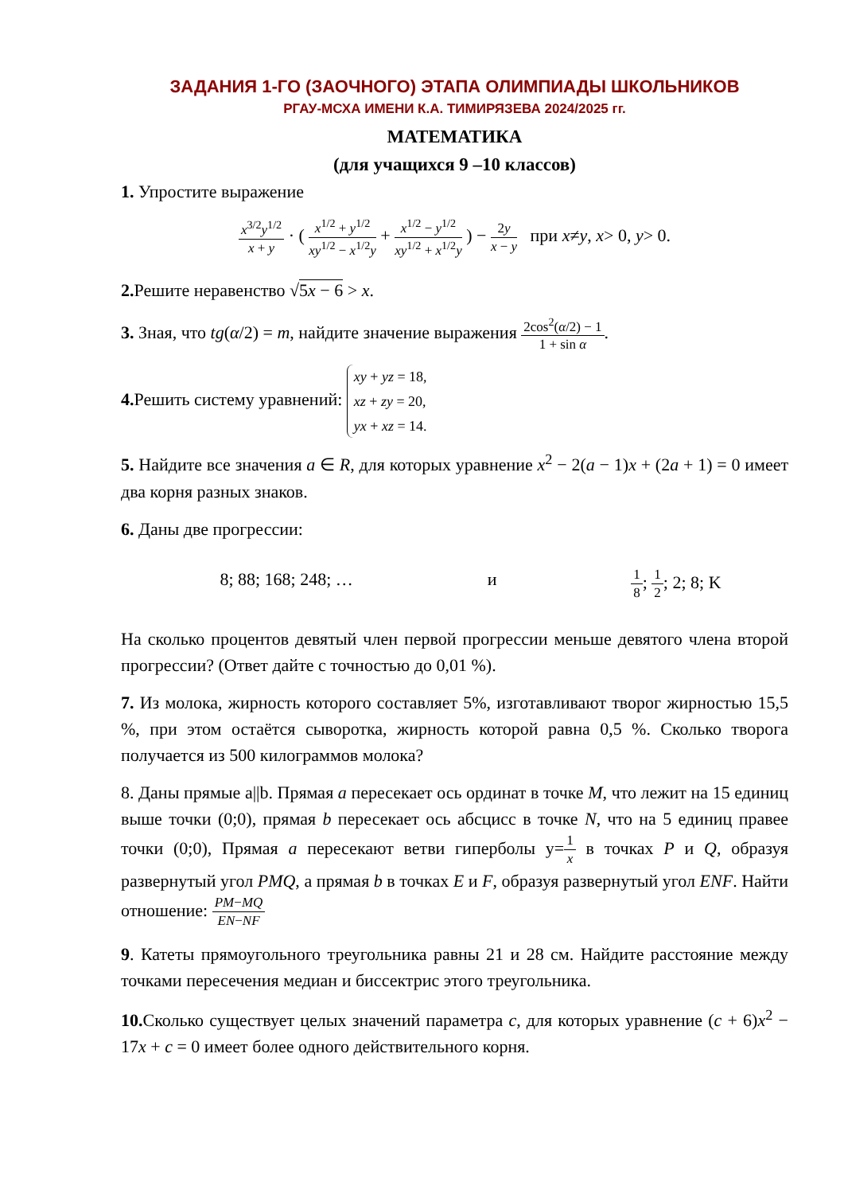ЗАДАНИЯ 1-ГО (ЗАОЧНОГО) ЭТАПА ОЛИМПИАДЫ ШКОЛЬНИКОВ
РГАУ-МСХА ИМЕНИ К.А. ТИМИРЯЗЕВА 2024/2025 гг.
МАТЕМАТИКА
(для учащихся 9 –10 классов)
1. Упростите выражение
x<sup>3/2</sup>y<sup>1/2</sup> x + y · ( x<sup>1/2</sup> + y<sup>1/2</sup> xy<sup>1/2</sup> − x<sup>1/2</sup>y + x<sup>1/2</sup> − y<sup>1/2</sup> xy<sup>1/2</sup> + x<sup>1/2</sup>y ) − 2y x − y при x≠y, x> 0, y> 0.
2. Решите неравенство √5x − 6 > x.
3. Зная, что tg(α/2) = m, найдите значение выражения 2cos<sup>2</sup>(α/2) − 1 1 + sin α.
4. Решить систему уравнений: xy + yz = 18,
xz + zy = 20,
yx + xz = 14.
5. Найдите все значения a ∈ R, для которых уравнение x<sup>2</sup> − 2(a − 1)x + (2a + 1) = 0 имеет два корня разных знаков.
6. Даны две прогрессии:
8; 88; 168; 248; … и 1 8; 1 2; 2; 8; K
На сколько процентов девятый член первой прогрессии меньше девятого члена второй прогрессии? (Ответ дайте с точностью до 0,01 %).
7. Из молока, жирность которого составляет 5%, изготавливают творог жирностью 15,5 %, при этом остаётся сыворотка, жирность которой равна 0,5 %. Сколько творога получается из 500 килограммов молока?
8. Даны прямые a||b. Прямая a пересекает ось ординат в точке M, что лежит на 15 единиц выше точки (0;0), прямая b пересекает ось абсцисс в точке N, что на 5 единиц правее точки (0;0), Прямая a пересекают ветви гиперболы y=1 x в точках P и Q, образуя развернутый угол PMQ, а прямая b в точках E и F, образуя развернутый угол ENF. Найти отношение: PM−MQ EN−NF
9. Катеты прямоугольного треугольника равны 21 и 28 см. Найдите расстояние между точками пересечения медиан и биссектрис этого треугольника.
10. Сколько существует целых значений параметра c, для которых уравнение (c + 6)x<sup>2</sup> − 17x + c = 0 имеет более одного действительного корня.